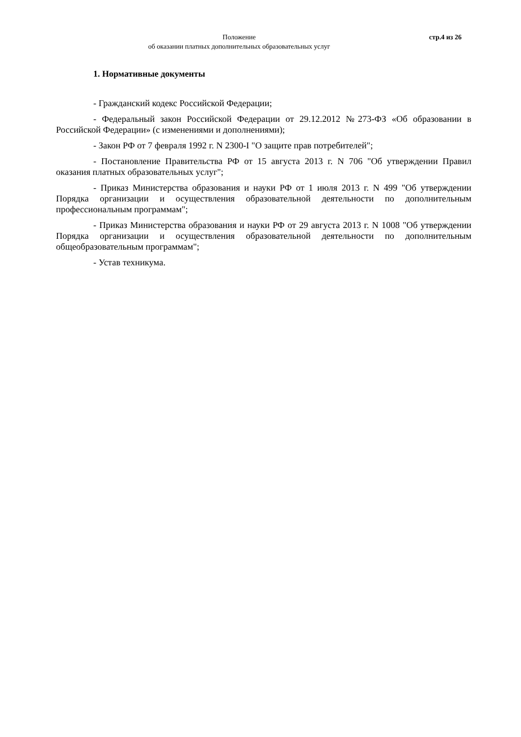Положение
об оказании платных дополнительных образовательных услуг
стр.4 из 26
1. Нормативные документы
- Гражданский кодекс Российской Федерации;
- Федеральный закон Российской Федерации от 29.12.2012 №273-ФЗ «Об образовании в Российской Федерации» (с изменениями и дополнениями);
- Закон РФ от 7 февраля 1992 г. N 2300-I "О защите прав потребителей";
- Постановление Правительства РФ от 15 августа 2013 г. N 706 "Об утверждении Правил оказания платных образовательных услуг";
- Приказ Министерства образования и науки РФ от 1 июля 2013 г. N 499 "Об утверждении Порядка организации и осуществления образовательной деятельности по дополнительным профессиональным программам";
- Приказ Министерства образования и науки РФ от 29 августа 2013 г. N 1008 "Об утверждении Порядка организации и осуществления образовательной деятельности по дополнительным общеобразовательным программам";
- Устав техникума.